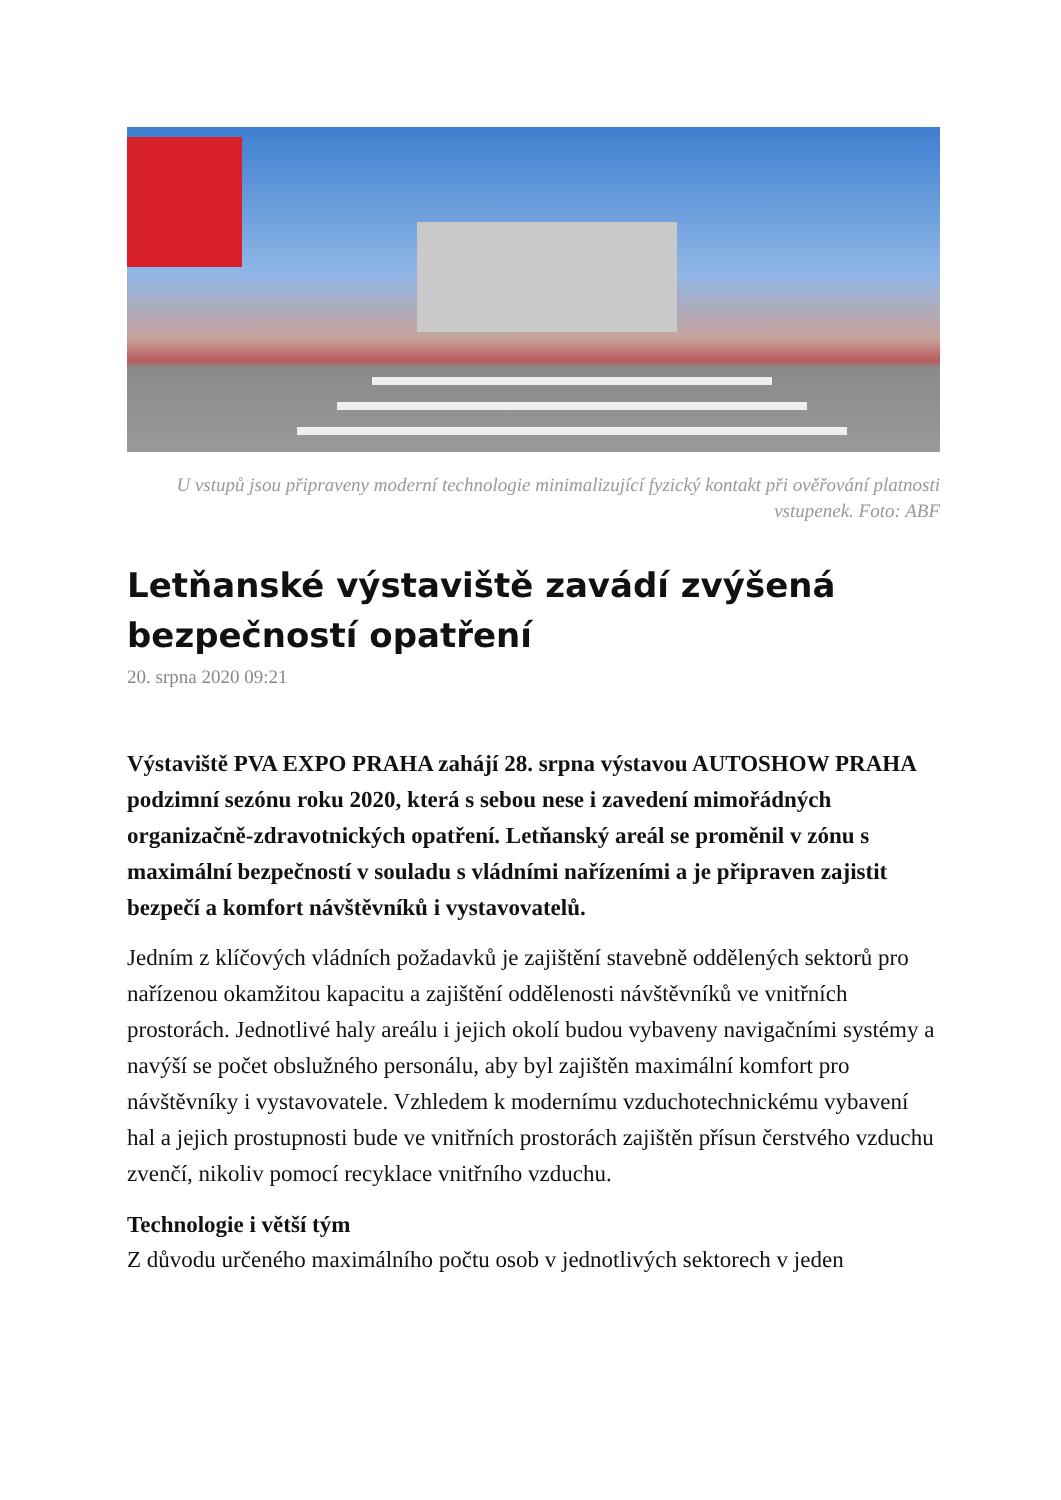U vstupů jsou připraveny moderní technologie minimalizující fyzický kontakt při ověřování platnosti vstupenek. Foto: ABF
Letňanské výstaviště zavádí zvýšená bezpečností opatření
20. srpna 2020 09:21
Výstaviště PVA EXPO PRAHA zahájí 28. srpna výstavou AUTOSHOW PRAHA podzimní sezónu roku 2020, která s sebou nese i zavedení mimořádných organizačně-zdravotnických opatření. Letňanský areál se proměnil v zónu s maximální bezpečností v souladu s vládními nařízeními a je připraven zajistit bezpečí a komfort návštěvníků i vystavovatelů.
Jedním z klíčových vládních požadavků je zajištění stavebně oddělených sektorů pro nařízenou okamžitou kapacitu a zajištění oddělenosti návštěvníků ve vnitřních prostorách. Jednotlivé haly areálu i jejich okolí budou vybaveny navigačními systémy a navýší se počet obslužného personálu, aby byl zajištěn maximální komfort pro návštěvníky i vystavovatele. Vzhledem k modernímu vzduchotechnickému vybavení hal a jejich prostupnosti bude ve vnitřních prostorách zajištěn přísun čerstvého vzduchu zvenčí, nikoliv pomocí recyklace vnitřního vzduchu.
Technologie i větší tým
Z důvodu určeného maximálního počtu osob v jednotlivých sektorech v jeden